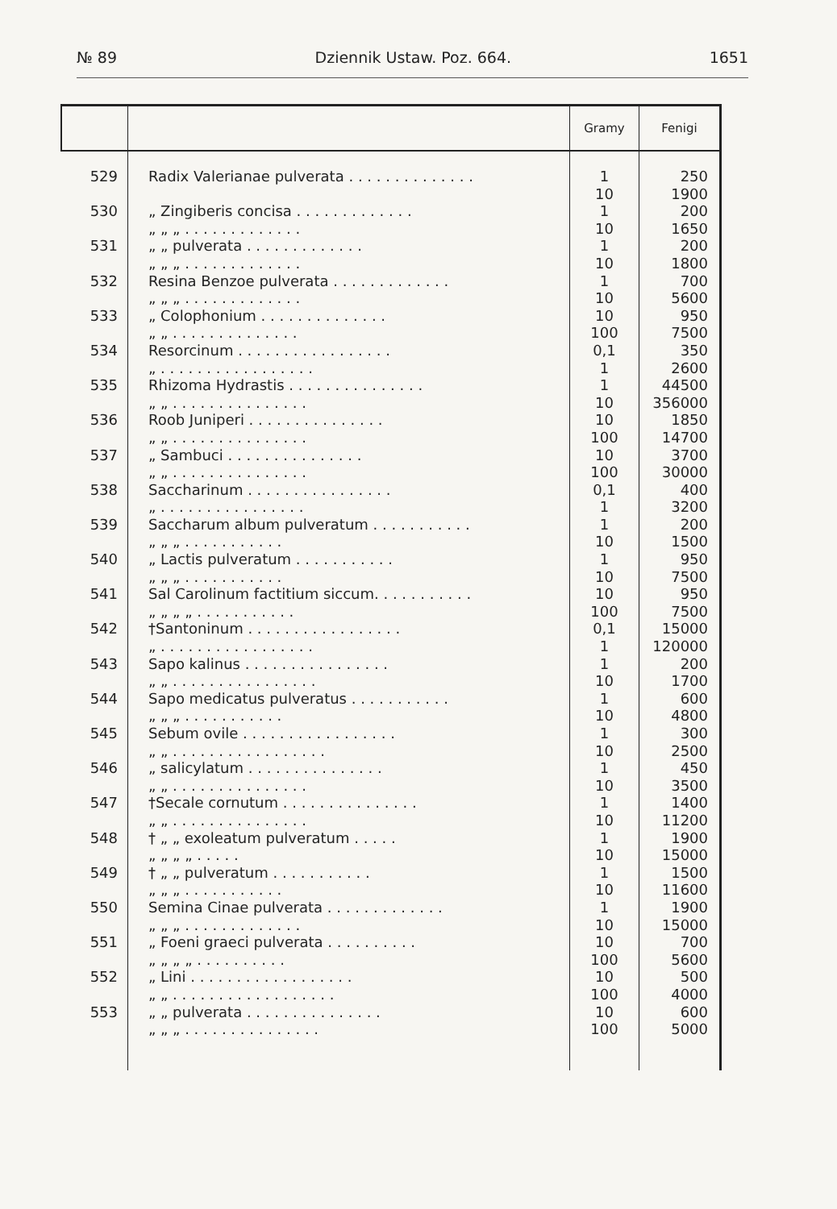№ 89 Dziennik Ustaw. Poz. 664. 1651
| | | Gramy | Fenigi |
| --- | --- | --- | --- |
| 529 | Radix Valerianae pulverata . . . . . . . . . . . . . . | 1 10 | 250 1900 |
| 530 | „ Zingiberis concisa . . . . . . . . . . . . . „ „ „ . . . . . . . . . . . . . | 1 10 | 200 1650 |
| 531 | „ „ pulverata . . . . . . . . . . . . . „ „ „ . . . . . . . . . . . . . | 1 10 | 200 1800 |
| 532 | Resina Benzoe pulverata . . . . . . . . . . . . . „ „ „ . . . . . . . . . . . . . | 1 10 | 700 5600 |
| 533 | „ Colophonium . . . . . . . . . . . . . . „ „ . . . . . . . . . . . . . . | 10 100 | 950 7500 |
| 534 | Resorcinum . . . . . . . . . . . . . . . . . „ . . . . . . . . . . . . . . . . . | 0,1 1 | 350 2600 |
| 535 | Rhizoma Hydrastis . . . . . . . . . . . . . . . „ „ . . . . . . . . . . . . . . . | 1 10 | 44500 356000 |
| 536 | Roob Juniperi . . . . . . . . . . . . . . . „ „ . . . . . . . . . . . . . . . | 10 100 | 1850 14700 |
| 537 | „ Sambuci . . . . . . . . . . . . . . . „ „ . . . . . . . . . . . . . . . | 10 100 | 3700 30000 |
| 538 | Saccharinum . . . . . . . . . . . . . . . . „ . . . . . . . . . . . . . . . . | 0,1 1 | 400 3200 |
| 539 | Saccharum album pulveratum . . . . . . . . . . . „ „ „ . . . . . . . . . . . | 1 10 | 200 1500 |
| 540 | „ Lactis pulveratum . . . . . . . . . . . „ „ „ . . . . . . . . . . . | 1 10 | 950 7500 |
| 541 | Sal Carolinum factitium siccum. . . . . . . . . . . „ „ „ „ . . . . . . . . . . . | 10 100 | 950 7500 |
| 542 | †Santoninum . . . . . . . . . . . . . . . . . „ . . . . . . . . . . . . . . . . . | 0,1 1 | 15000 120000 |
| 543 | Sapo kalinus . . . . . . . . . . . . . . . . „ „ . . . . . . . . . . . . . . . . | 1 10 | 200 1700 |
| 544 | Sapo medicatus pulveratus . . . . . . . . . . . „ „ „ . . . . . . . . . . . | 1 10 | 600 4800 |
| 545 | Sebum ovile . . . . . . . . . . . . . . . . . „ „ . . . . . . . . . . . . . . . . . | 1 10 | 300 2500 |
| 546 | „ salicylatum . . . . . . . . . . . . . . . „ „ . . . . . . . . . . . . . . . | 1 10 | 450 3500 |
| 547 | †Secale cornutum . . . . . . . . . . . . . . . „ „ . . . . . . . . . . . . . . . | 1 10 | 1400 11200 |
| 548 | † „ „ exoleatum pulveratum . . . . . „ „ „ „ . . . . . | 1 10 | 1900 15000 |
| 549 | † „ „ pulveratum . . . . . . . . . . . „ „ „ . . . . . . . . . . . | 1 10 | 1500 11600 |
| 550 | Semina Cinae pulverata . . . . . . . . . . . . . „ „ „ . . . . . . . . . . . . . | 1 10 | 1900 15000 |
| 551 | „ Foeni graeci pulverata . . . . . . . . . . „ „ „ „ . . . . . . . . . . | 10 100 | 700 5600 |
| 552 | „ Lini . . . . . . . . . . . . . . . . . . „ „ . . . . . . . . . . . . . . . . . . | 10 100 | 500 4000 |
| 553 | „ „ pulverata . . . . . . . . . . . . . . . „ „ „ . . . . . . . . . . . . . . . | 10 100 | 600 5000 |